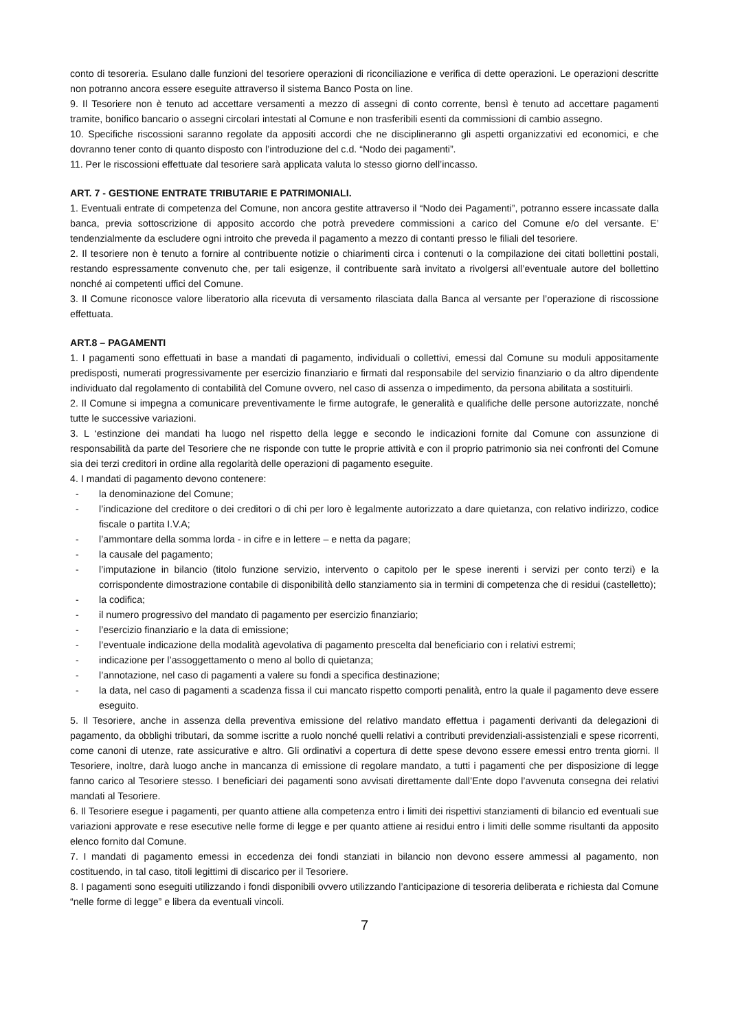conto di tesoreria. Esulano dalle funzioni del tesoriere operazioni di riconciliazione e verifica di dette operazioni. Le operazioni descritte non potranno ancora essere eseguite attraverso il sistema Banco Posta on line.
9. Il Tesoriere non è tenuto ad accettare versamenti a mezzo di assegni di conto corrente, bensì è tenuto ad accettare pagamenti tramite, bonifico bancario o assegni circolari intestati al Comune e non trasferibili esenti da commissioni di cambio assegno.
10. Specifiche riscossioni saranno regolate da appositi accordi che ne disciplineranno gli aspetti organizzativi ed economici, e che dovranno tener conto di quanto disposto con l’introduzione del c.d. “Nodo dei pagamenti”.
11. Per le riscossioni effettuate dal tesoriere sarà applicata valuta lo stesso giorno dell’incasso.
ART. 7 - GESTIONE ENTRATE TRIBUTARIE E PATRIMONIALI.
1. Eventuali entrate di competenza del Comune, non ancora gestite attraverso il “Nodo dei Pagamenti”, potranno essere incassate dalla banca, previa sottoscrizione di apposito accordo che potrà prevedere commissioni a carico del Comune e/o del versante. E’ tendenzialmente da escludere ogni introito che preveda il pagamento a mezzo di contanti presso le filiali del tesoriere.
2. Il tesoriere non è tenuto a fornire al contribuente notizie o chiarimenti circa i contenuti o la compilazione dei citati bollettini postali, restando espressamente convenuto che, per tali esigenze, il contribuente sarà invitato a rivolgersi all’eventuale autore del bollettino nonché ai competenti uffici del Comune.
3. Il Comune riconosce valore liberatorio alla ricevuta di versamento rilasciata dalla Banca al versante per l’operazione di riscossione effettuata.
ART.8 – PAGAMENTI
1. I pagamenti sono effettuati in base a mandati di pagamento, individuali o collettivi, emessi dal Comune su moduli appositamente predisposti, numerati progressivamente per esercizio finanziario e firmati dal responsabile del servizio finanziario o da altro dipendente individuato dal regolamento di contabilità del Comune ovvero, nel caso di assenza o impedimento, da persona abilitata a sostituirli.
2. Il Comune si impegna a comunicare preventivamente le firme autografe, le generalità e qualifiche delle persone autorizzate, nonché tutte le successive variazioni.
3. L ‘estinzione dei mandati ha luogo nel rispetto della legge e secondo le indicazioni fornite dal Comune con assunzione di responsabilità da parte del Tesoriere che ne risponde con tutte le proprie attività e con il proprio patrimonio sia nei confronti del Comune sia dei terzi creditori in ordine alla regolarità delle operazioni di pagamento eseguite.
4. I mandati di pagamento devono contenere:
- la denominazione del Comune;
- l’indicazione del creditore o dei creditori o di chi per loro è legalmente autorizzato a dare quietanza, con relativo indirizzo, codice fiscale o partita I.V.A;
- l’ammontare della somma lorda - in cifre e in lettere – e netta da pagare;
- la causale del pagamento;
- l’imputazione in bilancio (titolo funzione servizio, intervento o capitolo per le spese inerenti i servizi per conto terzi) e la corrispondente dimostrazione contabile di disponibilità dello stanziamento sia in termini di competenza che di residui (castelletto);
- la codifica;
- il numero progressivo del mandato di pagamento per esercizio finanziario;
- l’esercizio finanziario e la data di emissione;
- l’eventuale indicazione della modalità agevolativa di pagamento prescelta dal beneficiario con i relativi estremi;
- indicazione per l’assoggettamento o meno al bollo di quietanza;
- l’annotazione, nel caso di pagamenti a valere su fondi a specifica destinazione;
- la data, nel caso di pagamenti a scadenza fissa il cui mancato rispetto comporti penalità, entro la quale il pagamento deve essere eseguito.
5. Il Tesoriere, anche in assenza della preventiva emissione del relativo mandato effettua i pagamenti derivanti da delegazioni di pagamento, da obblighi tributari, da somme iscritte a ruolo nonché quelli relativi a contributi previdenziali-assistenziali e spese ricorrenti, come canoni di utenze, rate assicurative e altro. Gli ordinativi a copertura di dette spese devono essere emessi entro trenta giorni. Il Tesoriere, inoltre, darà luogo anche in mancanza di emissione di regolare mandato, a tutti i pagamenti che per disposizione di legge fanno carico al Tesoriere stesso. I beneficiari dei pagamenti sono avvisati direttamente dall’Ente dopo l’avvenuta consegna dei relativi mandati al Tesoriere.
6. Il Tesoriere esegue i pagamenti, per quanto attiene alla competenza entro i limiti dei rispettivi stanziamenti di bilancio ed eventuali sue variazioni approvate e rese esecutive nelle forme di legge e per quanto attiene ai residui entro i limiti delle somme risultanti da apposito elenco fornito dal Comune.
7. I mandati di pagamento emessi in eccedenza dei fondi stanziati in bilancio non devono essere ammessi al pagamento, non costituendo, in tal caso, titoli legittimi di discarico per il Tesoriere.
8. I pagamenti sono eseguiti utilizzando i fondi disponibili ovvero utilizzando l’anticipazione di tesoreria deliberata e richiesta dal Comune “nelle forme di legge” e libera da eventuali vincoli.
7